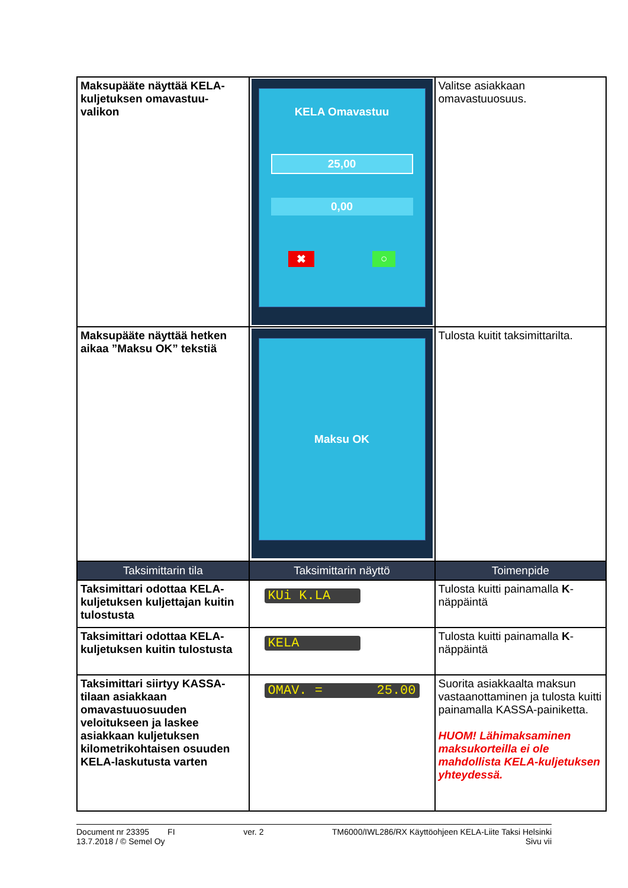| Maksupääte näyttää KELA-kuljetuksen omavastuu-valikon | KELA Omavastuu 25,00 0,00 ✖ ○ | Valitse asiakkaan omavastuuosuus. |
| Maksupääte näyttää hetken aikaa ”Maksu OK” tekstiä | Maksu OK | Tulosta kuitit taksimittarilta. |
| Taksimittarin tila | Taksimittarin näyttö | Toimenpide |
| Taksimittari odottaa KELA-kuljetuksen kuljettajan kuitin tulostusta | KUi K.LA | Tulosta kuitti painamalla K -näppäintä |
| Taksimittari odottaa KELA-kuljetuksen kuitin tulostusta | KELA | Tulosta kuitti painamalla K -näppäintä |
| Taksimittari siirtyy KASSA-tilaan asiakkaan omavastuuosuuden veloitukseen ja laskee asiakkaan kuljetuksen kilometrikohtaisen osuuden KELA-laskutusta varten | OMAV. = 25.00 | Suorita asiakkaalta maksun vastaanottaminen ja tulosta kuitti painamalla KASSA-painiketta. HUOM! Lähimaksaminen maksukorteilla ei ole mahdollista KELA-kuljetuksen yhteydessä. |
Document nr 23395 FI
13.7.2018 / © Semel Oy
ver. 2 TM6000/IWL286/RX Käyttöohjeen KELA-Liite Taksi Helsinki
Sivu vii